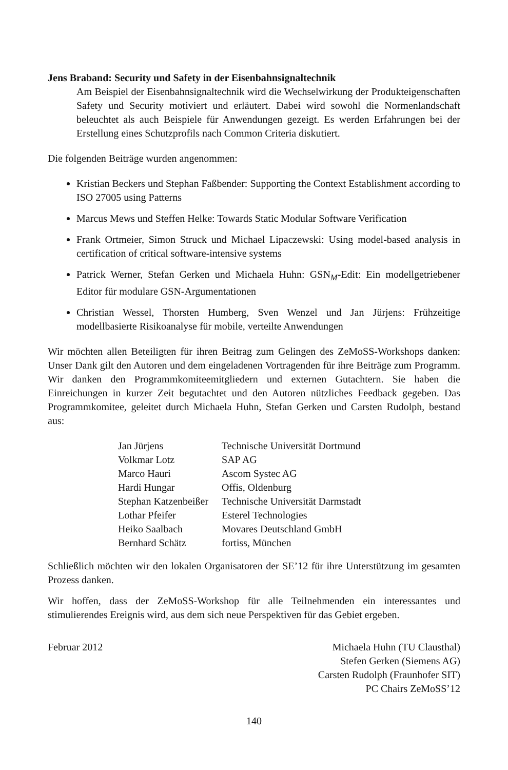Jens Braband: Security und Safety in der Eisenbahnsignaltechnik
Am Beispiel der Eisenbahnsignaltechnik wird die Wechselwirkung der Produkteigenschaften Safety und Security motiviert und erläutert. Dabei wird sowohl die Normenlandschaft beleuchtet als auch Beispiele für Anwendungen gezeigt. Es werden Erfahrungen bei der Erstellung eines Schutzprofils nach Common Criteria diskutiert.
Die folgenden Beiträge wurden angenommen:
Kristian Beckers und Stephan Faßbender: Supporting the Context Establishment according to ISO 27005 using Patterns
Marcus Mews und Steffen Helke: Towards Static Modular Software Verification
Frank Ortmeier, Simon Struck und Michael Lipaczewski: Using model-based analysis in certification of critical software-intensive systems
Patrick Werner, Stefan Gerken und Michaela Huhn: GSN<sub>M</sub>-Edit: Ein modellgetriebener Editor für modulare GSN-Argumentationen
Christian Wessel, Thorsten Humberg, Sven Wenzel und Jan Jürjens: Frühzeitige modellbasierte Risikoanalyse für mobile, verteilte Anwendungen
Wir möchten allen Beteiligten für ihren Beitrag zum Gelingen des ZeMoSS-Workshops danken: Unser Dank gilt den Autoren und dem eingeladenen Vortragenden für ihre Beiträge zum Programm. Wir danken den Programmkomiteemitgliedern und externen Gutachtern. Sie haben die Einreichungen in kurzer Zeit begutachtet und den Autoren nützliches Feedback gegeben. Das Programmkomitee, geleitet durch Michaela Huhn, Stefan Gerken und Carsten Rudolph, bestand aus:
| Jan Jürjens | Technische Universität Dortmund |
| Volkmar Lotz | SAP AG |
| Marco Hauri | Ascom Systec AG |
| Hardi Hungar | Offis, Oldenburg |
| Stephan Katzenbeißer | Technische Universität Darmstadt |
| Lothar Pfeifer | Esterel Technologies |
| Heiko Saalbach | Movares Deutschland GmbH |
| Bernhard Schätz | fortiss, München |
Schließlich möchten wir den lokalen Organisatoren der SE’12 für ihre Unterstützung im gesamten Prozess danken.
Wir hoffen, dass der ZeMoSS-Workshop für alle Teilnehmenden ein interessantes und stimulierendes Ereignis wird, aus dem sich neue Perspektiven für das Gebiet ergeben.
Februar 2012 Michaela Huhn (TU Clausthal)
Stefen Gerken (Siemens AG)
Carsten Rudolph (Fraunhofer SIT)
PC Chairs ZeMoSS’12
140